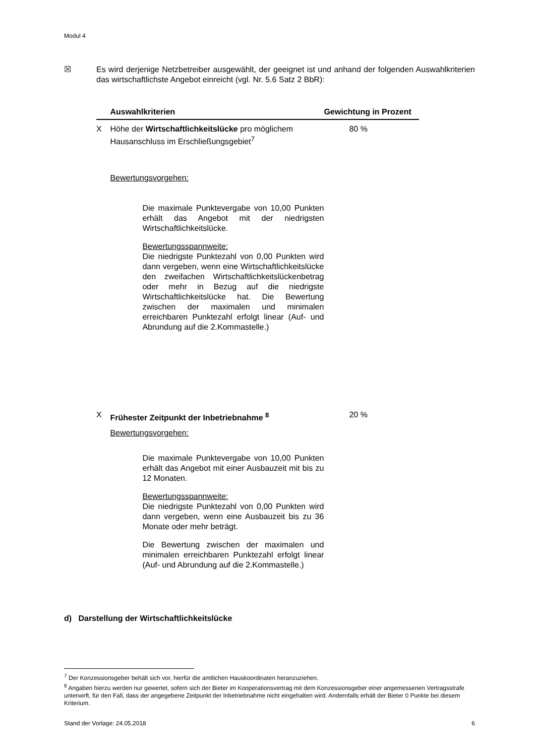Modul 4
☒ Es wird derjenige Netzbetreiber ausgewählt, der geeignet ist und anhand der folgenden Auswahlkriterien das wirtschaftlichste Angebot einreicht (vgl. Nr. 5.6 Satz 2 BbR):
| | Auswahlkriterien | Gewichtung in Prozent |
| --- | --- | --- |
| X | Höhe der Wirtschaftlichkeitslücke pro möglichem Hausanschluss im Erschließungsgebiet<sup>7</sup> Bewertungsvorgehen: Die maximale Punktevergabe von 10,00 Punkten erhält das Angebot mit der niedrigsten Wirtschaftlichkeitslücke. Bewertungsspannweite: Die niedrigste Punktezahl von 0,00 Punkten wird dann vergeben, wenn eine Wirtschaftlichkeitslücke den zweifachen Wirtschaftlichkeitslückenbetrag oder mehr in Bezug auf die niedrigste Wirtschaftlichkeitslücke hat. Die Bewertung zwischen der maximalen und minimalen erreichbaren Punktezahl erfolgt linear (Auf- und Abrundung auf die 2.Kommastelle.) | 80 % |
| X | Frühester Zeitpunkt der Inbetriebnahme <sup>8</sup> Bewertungsvorgehen: Die maximale Punktevergabe von 10,00 Punkten erhält das Angebot mit einer Ausbauzeit mit bis zu 12 Monaten. Bewertungsspannweite: Die niedrigste Punktezahl von 0,00 Punkten wird dann vergeben, wenn eine Ausbauzeit bis zu 36 Monate oder mehr beträgt. Die Bewertung zwischen der maximalen und minimalen erreichbaren Punktezahl erfolgt linear (Auf- und Abrundung auf die 2.Kommastelle.) | 20 % |
d) Darstellung der Wirtschaftlichkeitslücke
<sup>7</sup> Der Konzessionsgeber behält sich vor, hierfür die amtlichen Hauskoordinaten heranzuziehen.
<sup>8</sup> Angaben hierzu werden nur gewertet, sofern sich der Bieter im Kooperationsvertrag mit dem Konzessionsgeber einer angemessenen Vertragsstrafe unterwirft, für den Fall, dass der angegebene Zeitpunkt der Inbetriebnahme nicht eingehalten wird. Andernfalls erhält der Bieter 0 Punkte bei diesem Kriterium.
Stand der Vorlage: 24.05.2018 6